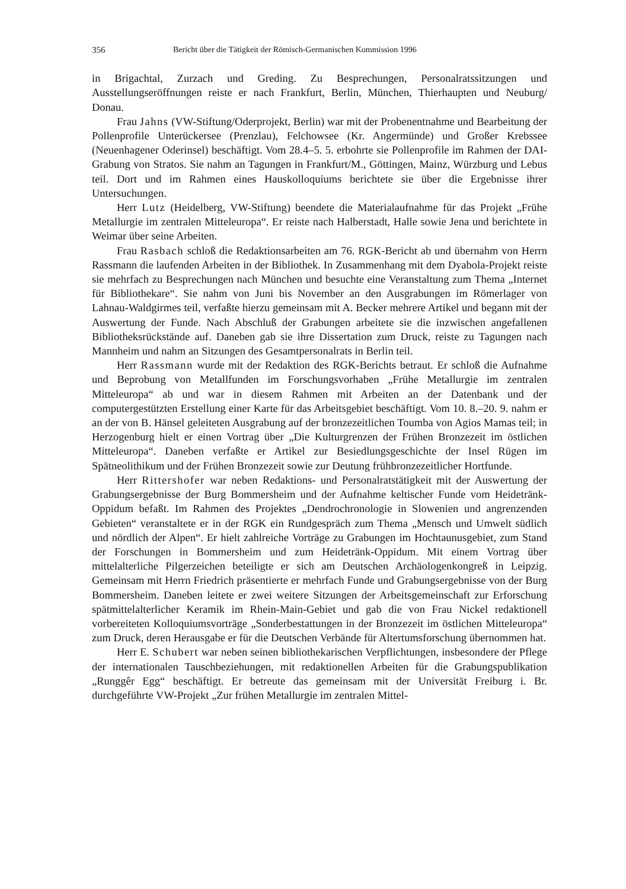356 Bericht über die Tätigkeit der Römisch-Germanischen Kommission 1996
in Brigachtal, Zurzach und Greding. Zu Besprechungen, Personalratssitzungen und Ausstellungseröffnungen reiste er nach Frankfurt, Berlin, München, Thierhaupten und Neuburg/ Donau.
Frau Jahns (VW-Stiftung/Oderprojekt, Berlin) war mit der Probenentnahme und Bearbeitung der Pollenprofile Unterückersee (Prenzlau), Felchowsee (Kr. Angermünde) und Großer Krebssee (Neuenhagener Oderinsel) beschäftigt. Vom 28.4–5. 5. erbohrte sie Pollenprofile im Rahmen der DAI-Grabung von Stratos. Sie nahm an Tagungen in Frankfurt/M., Göttingen, Mainz, Würzburg und Lebus teil. Dort und im Rahmen eines Hauskolloquiums berichtete sie über die Ergebnisse ihrer Untersuchungen.
Herr Lutz (Heidelberg, VW-Stiftung) beendete die Materialaufnahme für das Projekt „Frühe Metallurgie im zentralen Mitteleuropa“. Er reiste nach Halberstadt, Halle sowie Jena und berichtete in Weimar über seine Arbeiten.
Frau Rasbach schloß die Redaktionsarbeiten am 76. RGK-Bericht ab und übernahm von Herrn Rassmann die laufenden Arbeiten in der Bibliothek. In Zusammenhang mit dem Dyabola-Projekt reiste sie mehrfach zu Besprechungen nach München und besuchte eine Veranstaltung zum Thema „Internet für Bibliothekare“. Sie nahm von Juni bis November an den Ausgrabungen im Römerlager von Lahnau-Waldgirmes teil, verfaßte hierzu gemeinsam mit A. Becker mehrere Artikel und begann mit der Auswertung der Funde. Nach Abschluß der Grabungen arbeitete sie die inzwischen angefallenen Bibliotheksrückstände auf. Daneben gab sie ihre Dissertation zum Druck, reiste zu Tagungen nach Mannheim und nahm an Sitzungen des Gesamtpersonalrats in Berlin teil.
Herr Rassmann wurde mit der Redaktion des RGK-Berichts betraut. Er schloß die Aufnahme und Beprobung von Metallfunden im Forschungsvorhaben „Frühe Metallurgie im zentralen Mitteleuropa“ ab und war in diesem Rahmen mit Arbeiten an der Datenbank und der computergestützten Erstellung einer Karte für das Arbeitsgebiet beschäftigt. Vom 10. 8.–20. 9. nahm er an der von B. Hänsel geleiteten Ausgrabung auf der bronzezeitlichen Toumba von Agios Mamas teil; in Herzogenburg hielt er einen Vortrag über „Die Kulturgrenzen der Frühen Bronzezeit im östlichen Mitteleuropa“. Daneben verfaßte er Artikel zur Besiedlungsgeschichte der Insel Rügen im Spätneolithikum und der Frühen Bronzezeit sowie zur Deutung frühbronzezeitlicher Hortfunde.
Herr Rittershofer war neben Redaktions- und Personalratstätigkeit mit der Auswertung der Grabungsergebnisse der Burg Bommersheim und der Aufnahme keltischer Funde vom Heidetränk-Oppidum befaßt. Im Rahmen des Projektes „Dendrochronologie in Slowenien und angrenzenden Gebieten“ veranstaltete er in der RGK ein Rundgespräch zum Thema „Mensch und Umwelt südlich und nördlich der Alpen“. Er hielt zahlreiche Vorträge zu Grabungen im Hochtaunusgebiet, zum Stand der Forschungen in Bommersheim und zum Heidetränk-Oppidum. Mit einem Vortrag über mittelalterliche Pilgerzeichen beteiligte er sich am Deutschen Archäologenkongreß in Leipzig. Gemeinsam mit Herrn Friedrich präsentierte er mehrfach Funde und Grabungsergebnisse von der Burg Bommersheim. Daneben leitete er zwei weitere Sitzungen der Arbeitsgemeinschaft zur Erforschung spätmittelalterlicher Keramik im Rhein-Main-Gebiet und gab die von Frau Nickel redaktionell vorbereiteten Kolloquiumsvorträge „Sonderbestattungen in der Bronzezeit im östlichen Mitteleuropa“ zum Druck, deren Herausgabe er für die Deutschen Verbände für Altertumsforschung übernommen hat.
Herr E. Schubert war neben seinen bibliothekarischen Verpflichtungen, insbesondere der Pflege der internationalen Tauschbeziehungen, mit redaktionellen Arbeiten für die Grabungspublikation „Runggêr Egg“ beschäftigt. Er betreute das gemeinsam mit der Universität Freiburg i. Br. durchgeführte VW-Projekt „Zur frühen Metallurgie im zentralen Mittel-